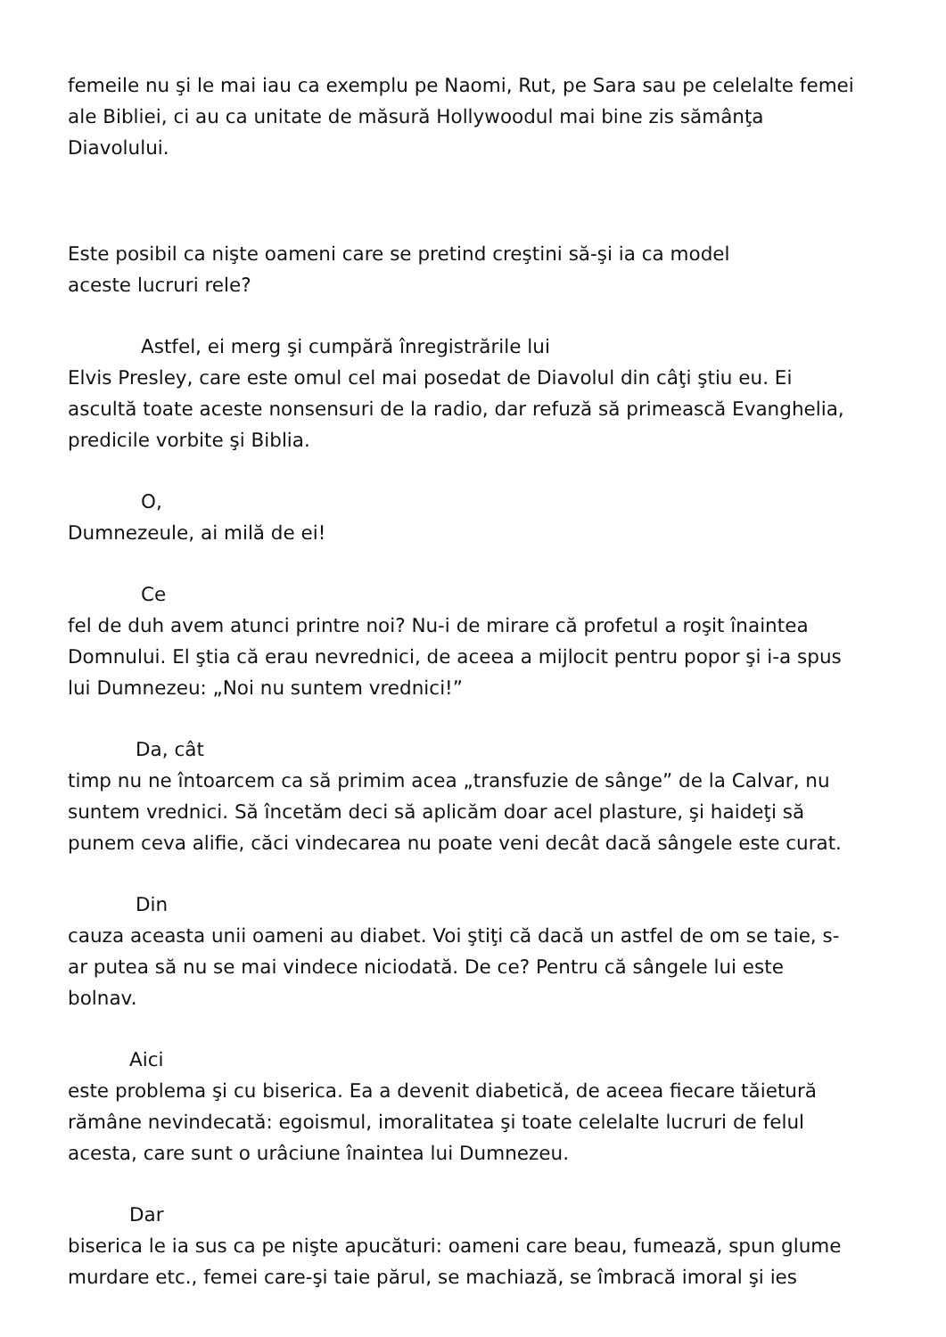femeile nu şi le mai iau ca exemplu pe Naomi, Rut, pe Sara sau pe celelalte femei ale Bibliei, ci au ca unitate de măsură Hollywoodul mai bine zis sămânţa Diavolului.
Este posibil ca nişte oameni care se pretind creştini să-şi ia ca model
aceste lucruri rele?
Astfel, ei merg şi cumpără înregistrările lui
Elvis Presley, care este omul cel mai posedat de Diavolul din câţi ştiu eu. Ei ascultă toate aceste nonsensuri de la radio, dar refuză să primească Evanghelia, predicile vorbite şi Biblia.
O,
Dumnezeule, ai milă de ei!
Ce
fel de duh avem atunci printre noi? Nu-i de mirare că profetul a roşit înaintea Domnului. El ştia că erau nevrednici, de aceea a mijlocit pentru popor şi i-a spus lui Dumnezeu: „Noi nu suntem vrednici!”
Da, cât
timp nu ne întoarcem ca să primim acea „transfuzie de sânge” de la Calvar, nu suntem vrednici. Să încetăm deci să aplicăm doar acel plasture, şi haideţi să punem ceva alifie, căci vindecarea nu poate veni decât dacă sângele este curat.
Din
cauza aceasta unii oameni au diabet. Voi ştiţi că dacă un astfel de om se taie, s-ar putea să nu se mai vindece niciodată. De ce? Pentru că sângele lui este bolnav.
Aici
este problema şi cu biserica. Ea a devenit diabetică, de aceea fiecare tăietură rămâne nevindecată: egoismul, imoralitatea şi toate celelalte lucruri de felul acesta, care sunt o urâciune înaintea lui Dumnezeu.
Dar
biserica le ia sus ca pe nişte apucături: oameni care beau, fumează, spun glume murdare etc., femei care-şi taie părul, se machiază, se îmbracă imoral şi ies